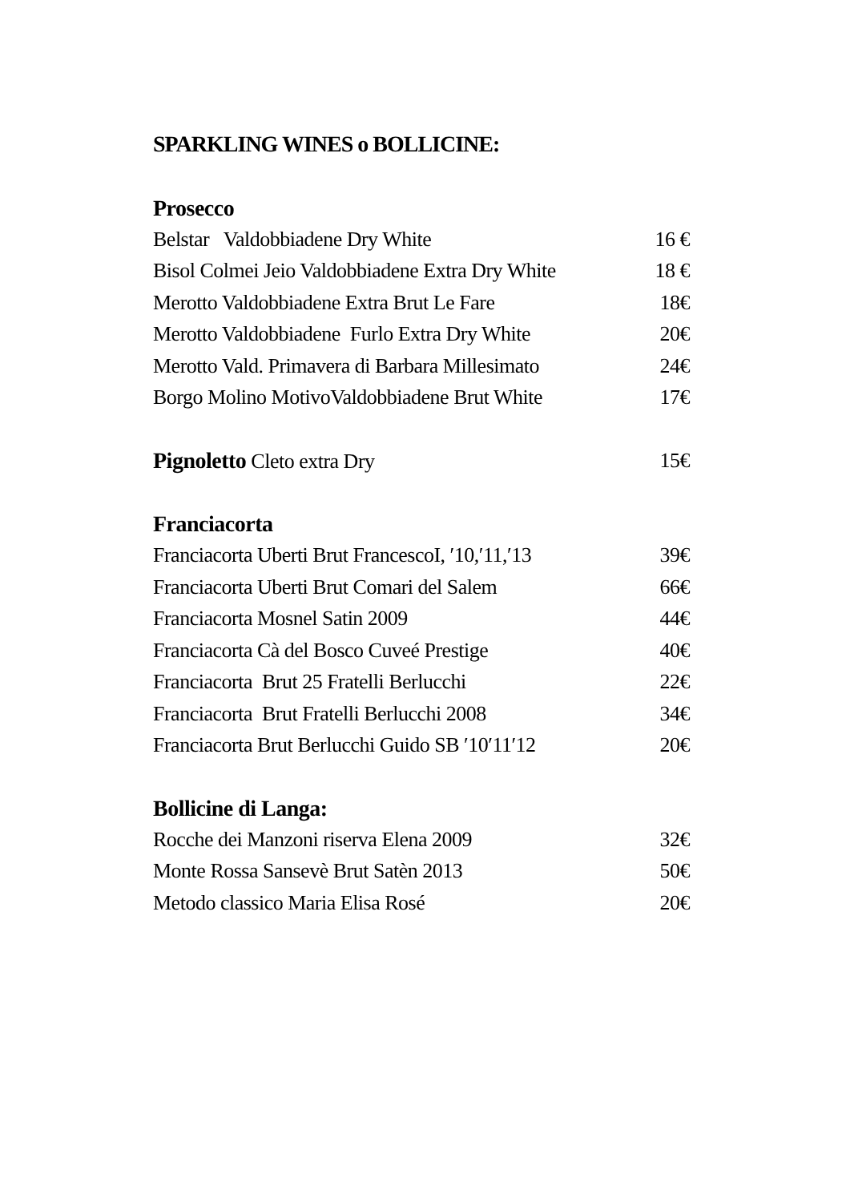SPARKLING WINES o BOLLICINE:
Prosecco
Belstar Valdobbiadene Dry White 16 €
Bisol Colmei Jeio Valdobbiadene Extra Dry White 18 €
Merotto Valdobbiadene Extra Brut Le Fare 18€
Merotto Valdobbiadene Furlo Extra Dry White 20€
Merotto Vald. Primavera di Barbara Millesimato 24€
Borgo Molino MotivoValdobbiadene Brut White 17€
Pignoletto Cleto extra Dry 15€
Franciacorta
Franciacorta Uberti Brut FrancescoI, ′10,′11,′13 39€
Franciacorta Uberti Brut Comari del Salem 66€
Franciacorta Mosnel Satin 2009 44€
Franciacorta Cà del Bosco Cuveé Prestige 40€
Franciacorta Brut 25 Fratelli Berlucchi 22€
Franciacorta Brut Fratelli Berlucchi 2008 34€
Franciacorta Brut Berlucchi Guido SB ′10′11′12 20€
Bollicine di Langa:
Rocche dei Manzoni riserva Elena 2009 32€
Monte Rossa Sansevè Brut Satèn 2013 50€
Metodo classico Maria Elisa Rosé 20€